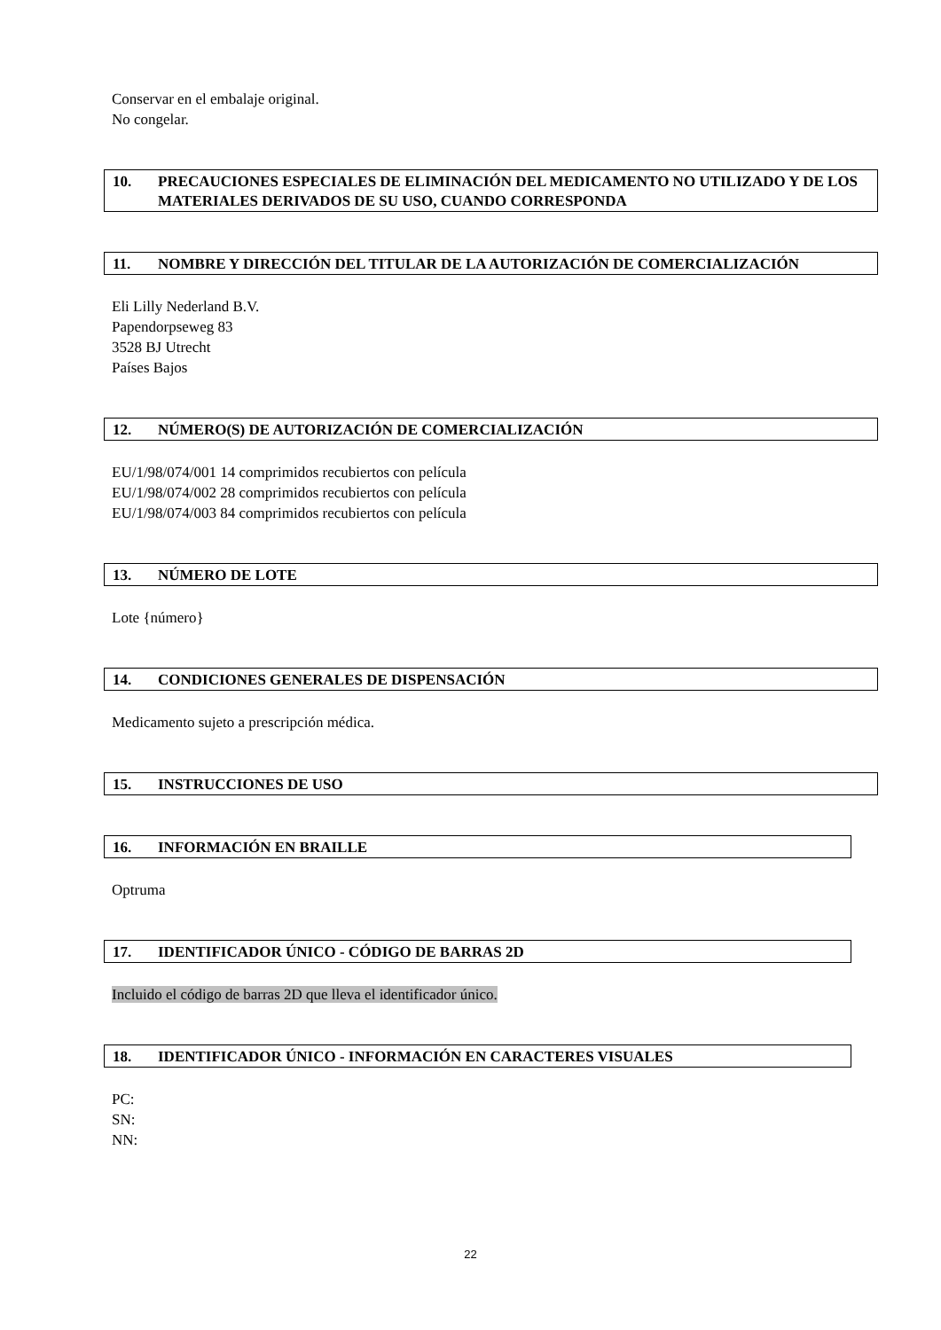Conservar en el embalaje original.
No congelar.
10. PRECAUCIONES ESPECIALES DE ELIMINACIÓN DEL MEDICAMENTO NO UTILIZADO Y DE LOS MATERIALES DERIVADOS DE SU USO, CUANDO CORRESPONDA
11. NOMBRE Y DIRECCIÓN DEL TITULAR DE LA AUTORIZACIÓN DE COMERCIALIZACIÓN
Eli Lilly Nederland B.V.
Papendorpseweg 83
3528 BJ Utrecht
Países Bajos
12. NÚMERO(S) DE AUTORIZACIÓN DE COMERCIALIZACIÓN
EU/1/98/074/001 14 comprimidos recubiertos con película
EU/1/98/074/002 28 comprimidos recubiertos con película
EU/1/98/074/003 84 comprimidos recubiertos con película
13. NÚMERO DE LOTE
Lote {número}
14. CONDICIONES GENERALES DE DISPENSACIÓN
Medicamento sujeto a prescripción médica.
15. INSTRUCCIONES DE USO
16. INFORMACIÓN EN BRAILLE
Optruma
17. IDENTIFICADOR ÚNICO - CÓDIGO DE BARRAS 2D
Incluido el código de barras 2D que lleva el identificador único.
18. IDENTIFICADOR ÚNICO - INFORMACIÓN EN CARACTERES VISUALES
PC:
SN:
NN:
22